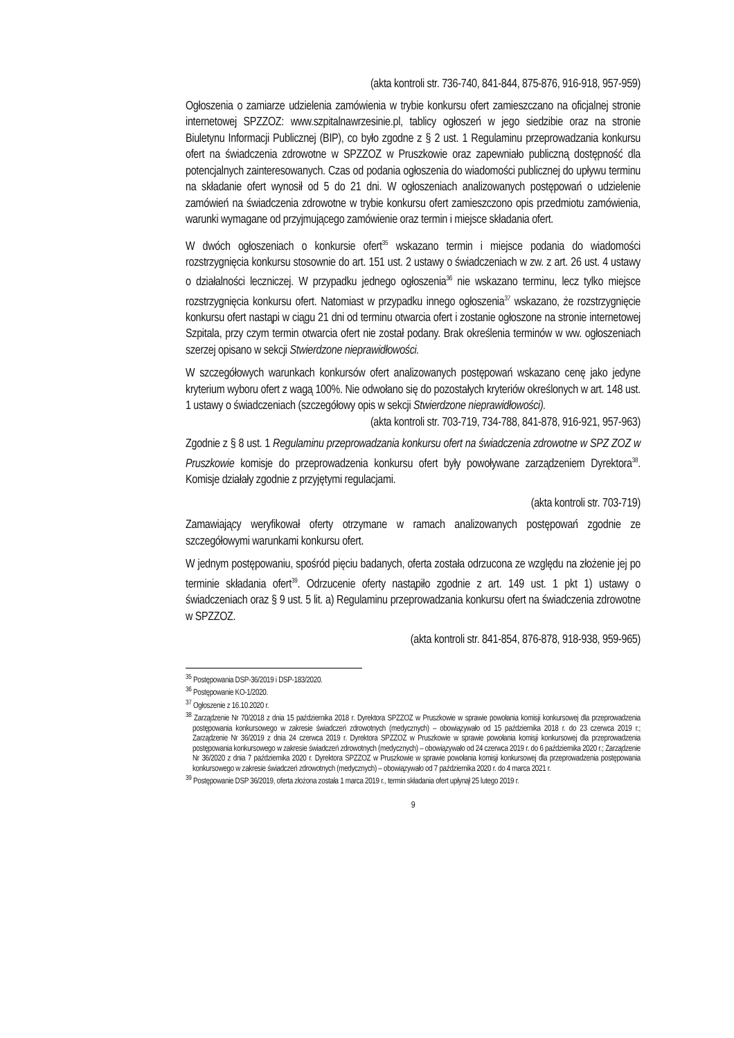(akta kontroli str. 736-740, 841-844, 875-876, 916-918, 957-959)
Ogłoszenia o zamiarze udzielenia zamówienia w trybie konkursu ofert zamieszczano na oficjalnej stronie internetowej SPZZOZ: www.szpitalnawrzesinie.pl, tablicy ogłoszeń w jego siedzibie oraz na stronie Biuletynu Informacji Publicznej (BIP), co było zgodne z § 2 ust. 1 Regulaminu przeprowadzania konkursu ofert na świadczenia zdrowotne w SPZZOZ w Pruszkowie oraz zapewniało publiczną dostępność dla potencjalnych zainteresowanych. Czas od podania ogłoszenia do wiadomości publicznej do upływu terminu na składanie ofert wynosił od 5 do 21 dni. W ogłoszeniach analizowanych postępowań o udzielenie zamówień na świadczenia zdrowotne w trybie konkursu ofert zamieszczono opis przedmiotu zamówienia, warunki wymagane od przyjmującego zamówienie oraz termin i miejsce składania ofert.
W dwóch ogłoszeniach o konkursie ofert<sup>35</sup> wskazano termin i miejsce podania do wiadomości rozstrzygnięcia konkursu stosownie do art. 151 ust. 2 ustawy o świadczeniach w zw. z art. 26 ust. 4 ustawy o działalności leczniczej. W przypadku jednego ogłoszenia<sup>36</sup> nie wskazano terminu, lecz tylko miejsce rozstrzygnięcia konkursu ofert. Natomiast w przypadku innego ogłoszenia<sup>37</sup> wskazano, że rozstrzygnięcie konkursu ofert nastąpi w ciągu 21 dni od terminu otwarcia ofert i zostanie ogłoszone na stronie internetowej Szpitala, przy czym termin otwarcia ofert nie został podany. Brak określenia terminów w ww. ogłoszeniach szerzej opisano w sekcji Stwierdzone nieprawidłowości.
W szczegółowych warunkach konkursów ofert analizowanych postępowań wskazano cenę jako jedyne kryterium wyboru ofert z wagą 100%. Nie odwołano się do pozostałych kryteriów określonych w art. 148 ust. 1 ustawy o świadczeniach (szczegółowy opis w sekcji Stwierdzone nieprawidłowości).
(akta kontroli str. 703-719, 734-788, 841-878, 916-921, 957-963)
Zgodnie z § 8 ust. 1 Regulaminu przeprowadzania konkursu ofert na świadczenia zdrowotne w SPZ ZOZ w Pruszkowie komisje do przeprowadzenia konkursu ofert były powoływane zarządzeniem Dyrektora<sup>38</sup>. Komisje działały zgodnie z przyjętymi regulacjami.
(akta kontroli str. 703-719)
Zamawiający weryfikował oferty otrzymane w ramach analizowanych postępowań zgodnie ze szczegółowymi warunkami konkursu ofert.
W jednym postępowaniu, spośród pięciu badanych, oferta została odrzucona ze względu na złożenie jej po terminie składania ofert<sup>39</sup>. Odrzucenie oferty nastąpiło zgodnie z art. 149 ust. 1 pkt 1) ustawy o świadczeniach oraz § 9 ust. 5 lit. a) Regulaminu przeprowadzania konkursu ofert na świadczenia zdrowotne w SPZZOZ.
(akta kontroli str. 841-854, 876-878, 918-938, 959-965)
<sup>35</sup> Postępowania DSP-36/2019 i DSP-183/2020.
<sup>36</sup> Postępowanie KO-1/2020.
<sup>37</sup> Ogłoszenie z 16.10.2020 r.
<sup>38</sup> Zarządzenie Nr 70/2018 z dnia 15 października 2018 r. Dyrektora SPZZOZ w Pruszkowie w sprawie powołania komisji konkursowej dla przeprowadzenia postępowania konkursowego w zakresie świadczeń zdrowotnych (medycznych) – obowiązywało od 15 października 2018 r. do 23 czerwca 2019 r.; Zarządzenie Nr 36/2019 z dnia 24 czerwca 2019 r. Dyrektora SPZZOZ w Pruszkowie w sprawie powołania komisji konkursowej dla przeprowadzenia postępowania konkursowego w zakresie świadczeń zdrowotnych (medycznych) – obowiązywało od 24 czerwca 2019 r. do 6 października 2020 r.; Zarządzenie Nr 36/2020 z dnia 7 października 2020 r. Dyrektora SPZZOZ w Pruszkowie w sprawie powołania komisji konkursowej dla przeprowadzenia postępowania konkursowego w zakresie świadczeń zdrowotnych (medycznych) – obowiązywało od 7 października 2020 r. do 4 marca 2021 r.
<sup>39</sup> Postępowanie DSP 36/2019, oferta złożona została 1 marca 2019 r., termin składania ofert upłynął 25 lutego 2019 r.
9